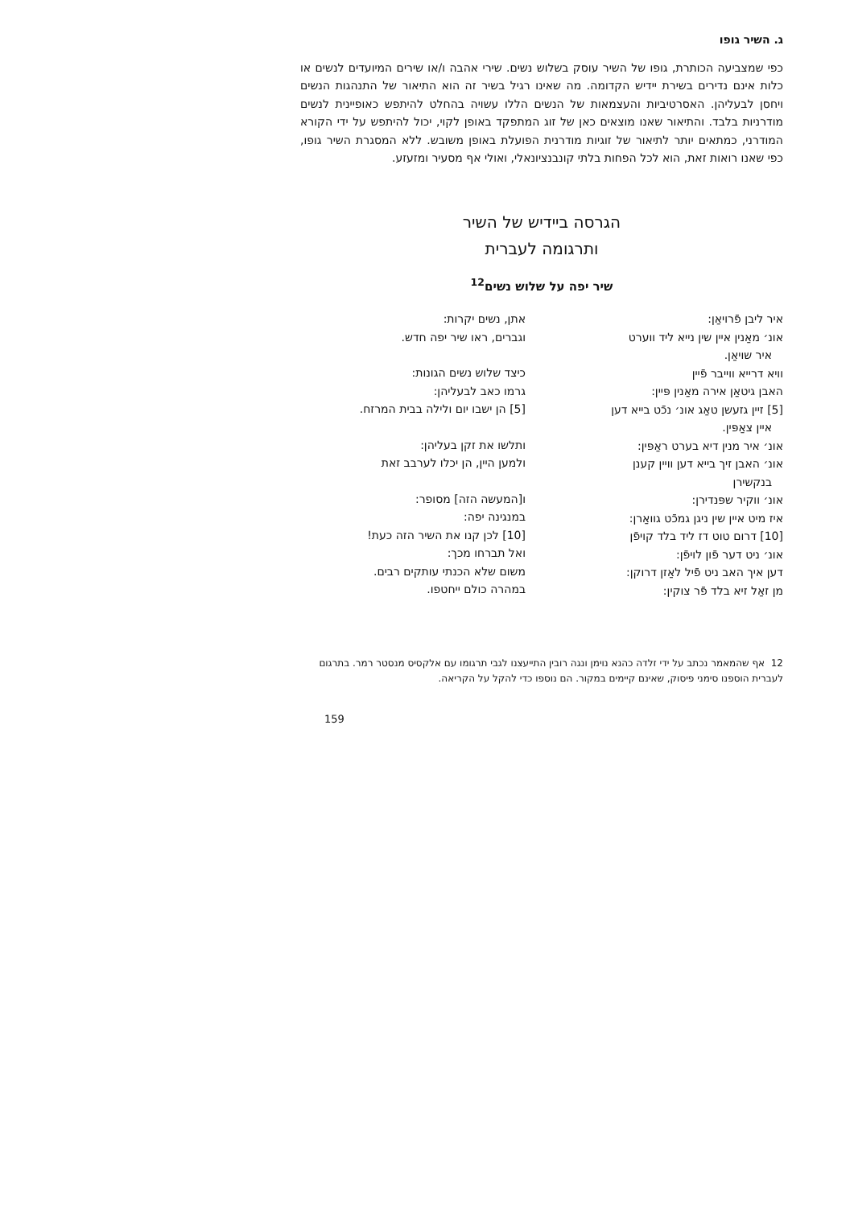ג. השיר גופו
כפי שמצביעה הכותרת, גופו של השיר עוסק בשלוש נשים. שירי אהבה ו/או שירים המיועדים לנשים או כלות אינם נדירים בשירת יידיש הקדומה. מה שאינו רגיל בשיר זה הוא התיאור של התנהגות הנשים ויחסן לבעליהן. האסרטיביות והעצמאות של הנשים הללו עשויה בהחלט להיתפש כאופיינית לנשים מודרניות בלבד. והתיאור שאנו מוצאים כאן של זוג המתפקד באופן לקוי, יכול להיתפש על ידי הקורא המודרני, כמתאים יותר לתיאור של זוגיות מודרנית הפועלת באופן משובש. ללא המסגרת השיר גופו, כפי שאנו רואות זאת, הוא לכל הפחות בלתי קונבנציונאלי, ואולי אף מסעיר ומזעזע.
הגרסה ביידיש של השיר
ותרגומה לעברית
שיר יפה על שלוש נשים<sup>12</sup>
איר ליבן פֿרויאַן:
אונ׳ מאַנין איין שין נייא ליד ווערט
איר שויאַן.
וויא דרייא ווייבר פֿיין
האבן גיטאַן אירה מאַנין פּיין:
[5] זיין גזעשן טאַג אונ׳ נכֿט בייא דען
איין צאַפּין.
אונ׳ איר מנין דיא בערט ראַפּין:
אונ׳ האבן זיך בייא דען וויין קענן
בנקשירן
אונ׳ ווקיר שפּנדירן:
איז מיט איין שין ניגן גמכֿט גוואַרן:
[10] דרום טוט דז ליד בלד קויפֿן
אונ׳ ניט דער פֿון לויפֿן:
דען איך האב ניט פֿיל לאַזן דרוקן:
מן זאַל זיא בלד פֿר צוקין:
אתן, נשים יקרות:
וגברים, ראו שיר יפה חדש.
כיצד שלוש נשים הגונות:
גרמו כאב לבעליהן:
[5] הן ישבו יום ולילה בבית המרזח.
ותלשו את זקן בעליהן:
ולמען היין, הן יכלו לערבב זאת
ו[המעשה הזה] מסופר:
במנגינה יפה:
[10] לכן קנו את השיר הזה כעת!
ואל תברחו מכך:
משום שלא הכנתי עותקים רבים.
במהרה כולם ייחטפו.
12 אף שהמאמר נכתב על ידי זלדה כהנא נוימן ונגה רובין התייעצנו לגבי תרגומו עם אלקסיס מנסטר רמר. בתרגום לעברית הוספנו סימני פיסוק, שאינם קיימים במקור. הם נוספו כדי להקל על הקריאה.
159